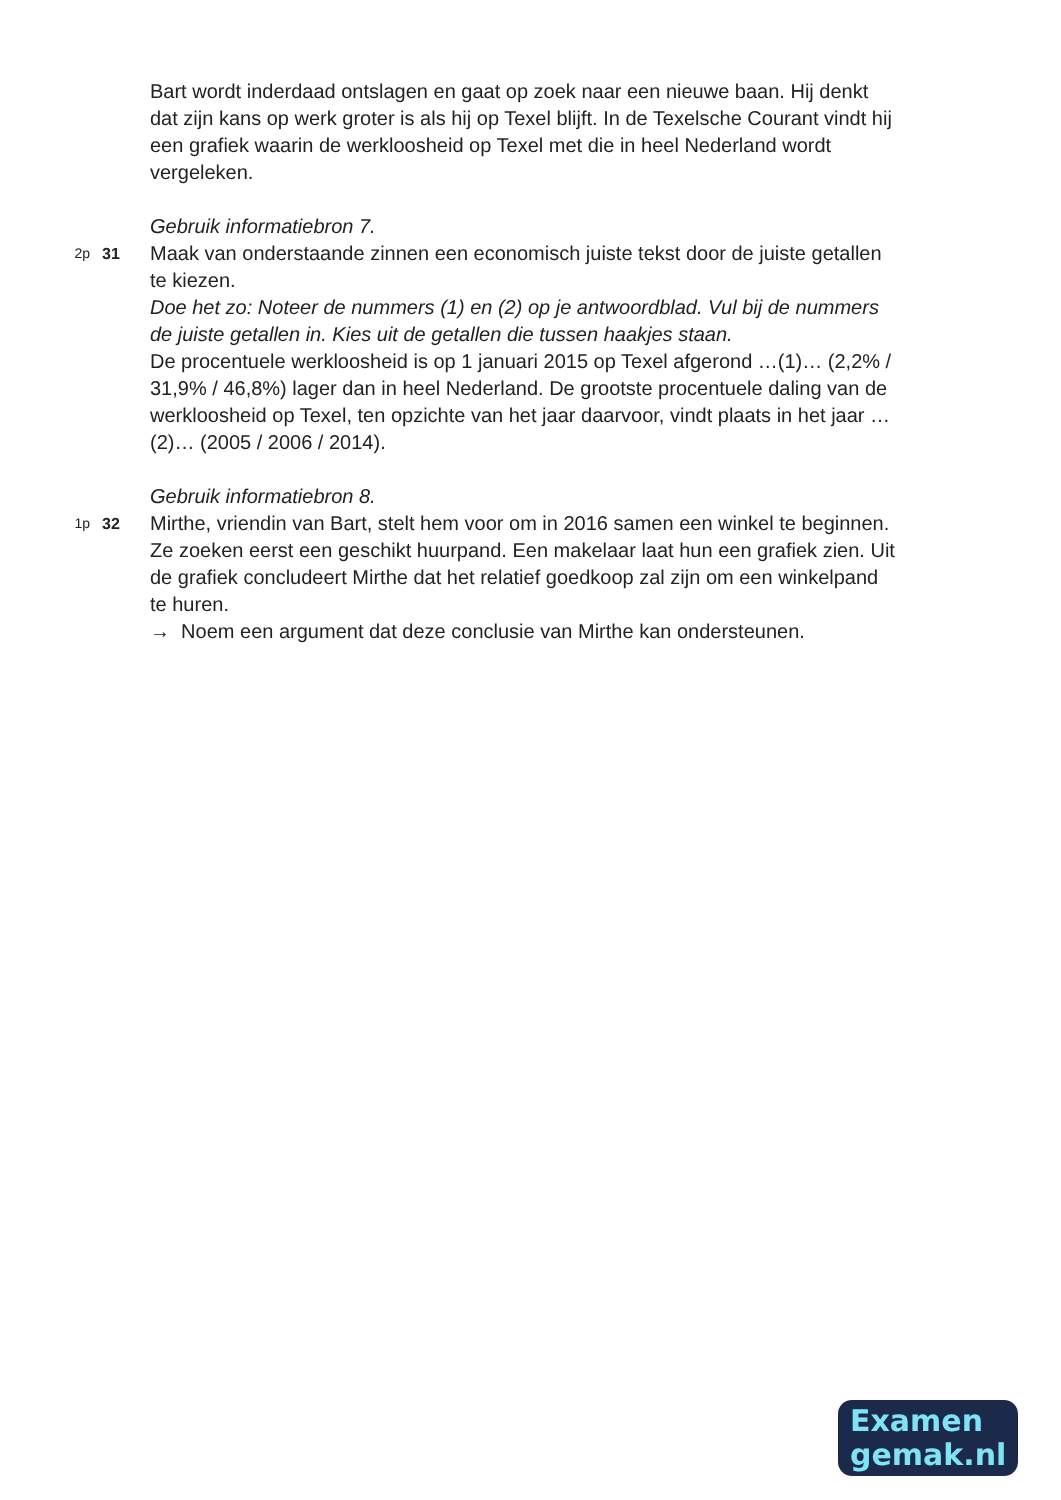Bart wordt inderdaad ontslagen en gaat op zoek naar een nieuwe baan. Hij denkt dat zijn kans op werk groter is als hij op Texel blijft. In de Texelsche Courant vindt hij een grafiek waarin de werkloosheid op Texel met die in heel Nederland wordt vergeleken.
Gebruik informatiebron 7.
2p 31
Maak van onderstaande zinnen een economisch juiste tekst door de juiste getallen te kiezen.
Doe het zo: Noteer de nummers (1) en (2) op je antwoordblad. Vul bij de nummers de juiste getallen in. Kies uit de getallen die tussen haakjes staan.
De procentuele werkloosheid is op 1 januari 2015 op Texel afgerond …(1)… (2,2% / 31,9% / 46,8%) lager dan in heel Nederland. De grootste procentuele daling van de werkloosheid op Texel, ten opzichte van het jaar daarvoor, vindt plaats in het jaar …(2)… (2005 / 2006 / 2014).
Gebruik informatiebron 8.
1p 32
Mirthe, vriendin van Bart, stelt hem voor om in 2016 samen een winkel te beginnen. Ze zoeken eerst een geschikt huurpand. Een makelaar laat hun een grafiek zien. Uit de grafiek concludeert Mirthe dat het relatief goedkoop zal zijn om een winkelpand te huren.
→ Noem een argument dat deze conclusie van Mirthe kan ondersteunen.
Examen
gemak.nl